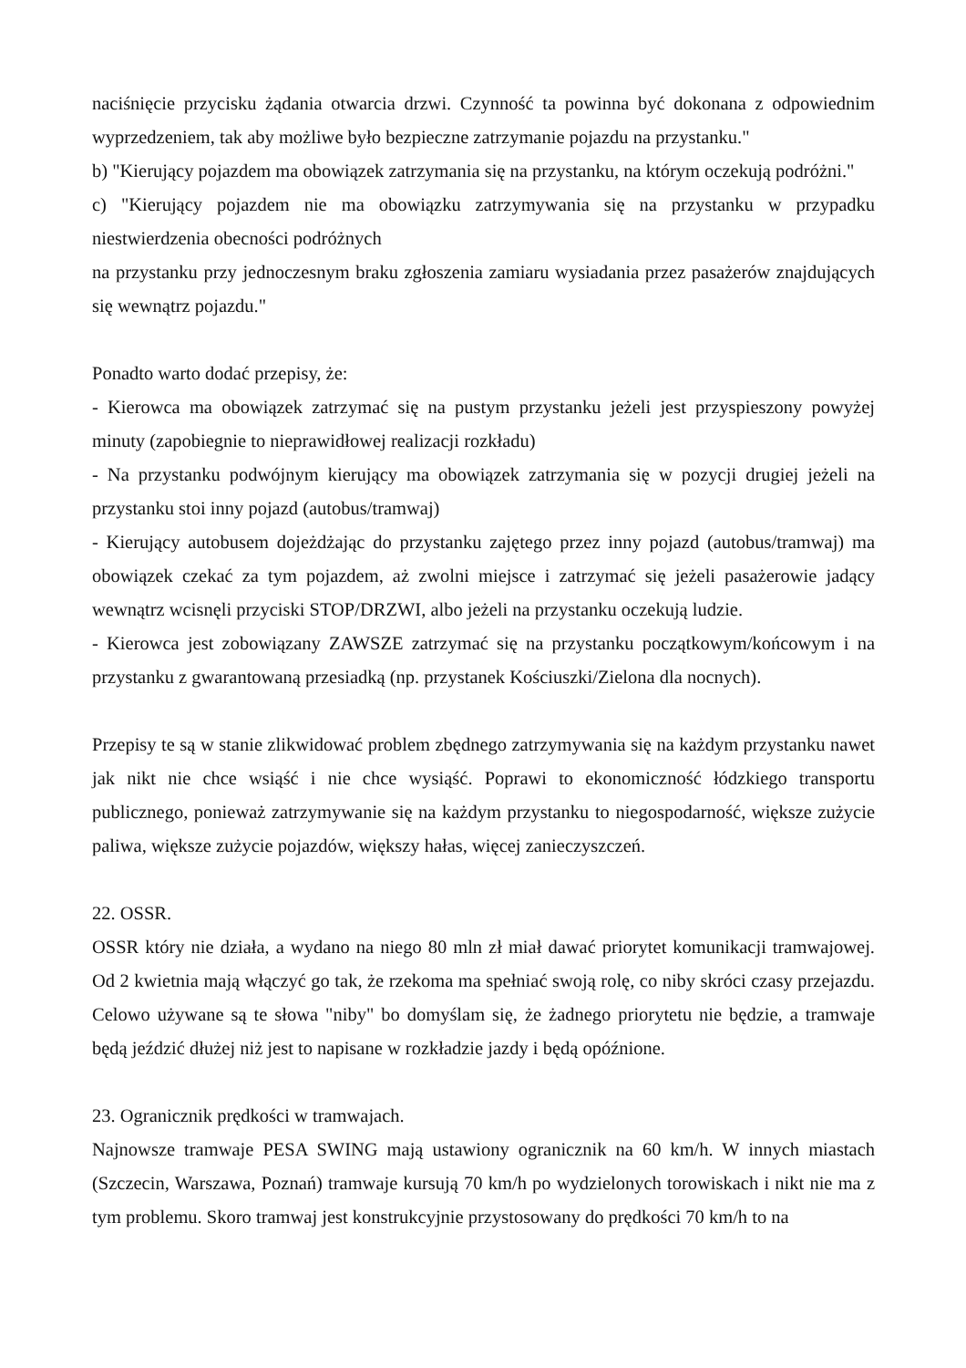naciśnięcie przycisku żądania otwarcia drzwi. Czynność ta powinna być dokonana z odpowiednim wyprzedzeniem, tak aby możliwe było bezpieczne zatrzymanie pojazdu na przystanku."
b) "Kierujący pojazdem ma obowiązek zatrzymania się na przystanku, na którym oczekują podróżni."
c) "Kierujący pojazdem nie ma obowiązku zatrzymywania się na przystanku w przypadku niestwierdzenia obecności podróżnych
na przystanku przy jednoczesnym braku zgłoszenia zamiaru wysiadania przez pasażerów znajdujących się wewnątrz pojazdu."
Ponadto warto dodać przepisy, że:
- Kierowca ma obowiązek zatrzymać się na pustym przystanku jeżeli jest przyspieszony powyżej minuty (zapobiegnie to nieprawidłowej realizacji rozkładu)
- Na przystanku podwójnym kierujący ma obowiązek zatrzymania się w pozycji drugiej jeżeli na przystanku stoi inny pojazd (autobus/tramwaj)
- Kierujący autobusem dojeżdżając do przystanku zajętego przez inny pojazd (autobus/tramwaj) ma obowiązek czekać za tym pojazdem, aż zwolni miejsce i zatrzymać się jeżeli pasażerowie jadący wewnątrz wcisnęli przyciski STOP/DRZWI, albo jeżeli na przystanku oczekują ludzie.
- Kierowca jest zobowiązany ZAWSZE zatrzymać się na przystanku początkowym/końcowym i na przystanku z gwarantowaną przesiadką (np. przystanek Kościuszki/Zielona dla nocnych).
Przepisy te są w stanie zlikwidować problem zbędnego zatrzymywania się na każdym przystanku nawet jak nikt nie chce wsiąść i nie chce wysiąść. Poprawi to ekonomiczność łódzkiego transportu publicznego, ponieważ zatrzymywanie się na każdym przystanku to niegospodarność, większe zużycie paliwa, większe zużycie pojazdów, większy hałas, więcej zanieczyszczeń.
22. OSSR.
OSSR który nie działa, a wydano na niego 80 mln zł miał dawać priorytet komunikacji tramwajowej. Od 2 kwietnia mają włączyć go tak, że rzekoma ma spełniać swoją rolę, co niby skróci czasy przejazdu. Celowo używane są te słowa "niby" bo domyślam się, że żadnego priorytetu nie będzie, a tramwaje będą jeździć dłużej niż jest to napisane w rozkładzie jazdy i będą opóźnione.
23. Ogranicznik prędkości w tramwajach.
Najnowsze tramwaje PESA SWING mają ustawiony ogranicznik na 60 km/h. W innych miastach (Szczecin, Warszawa, Poznań) tramwaje kursują 70 km/h po wydzielonych torowiskach i nikt nie ma z tym problemu. Skoro tramwaj jest konstrukcyjnie przystosowany do prędkości 70 km/h to na